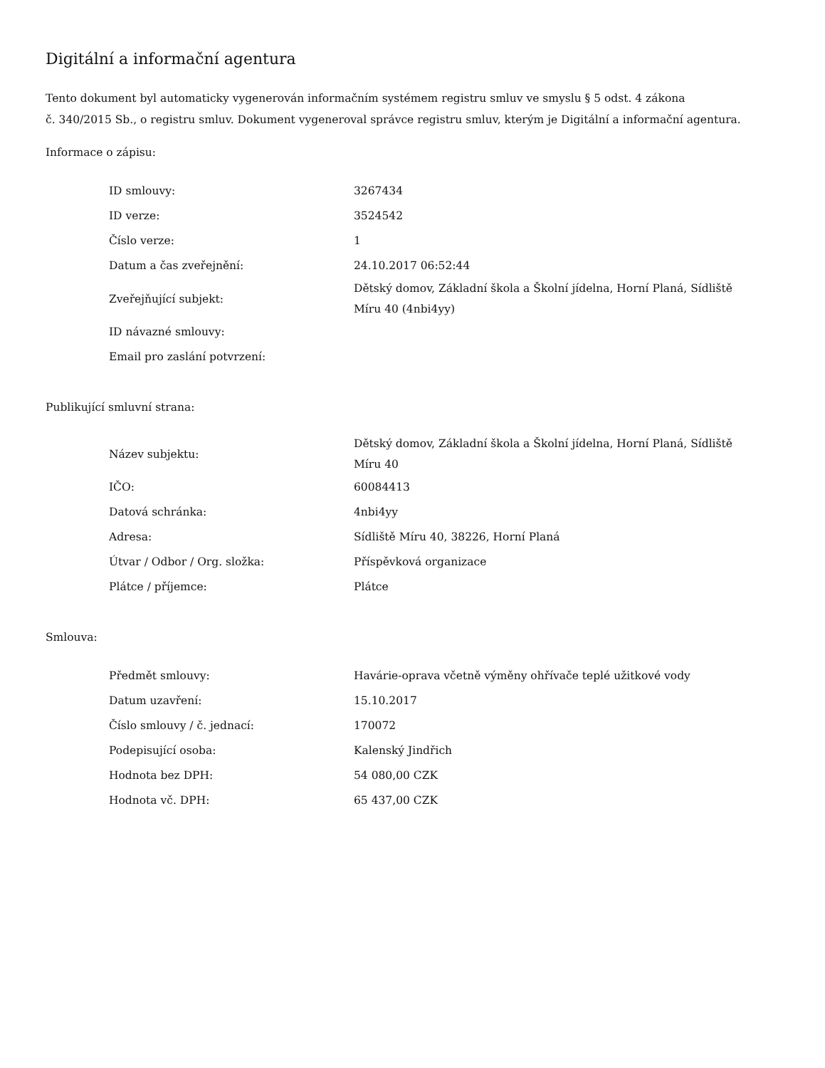Digitální a informační agentura
Tento dokument byl automaticky vygenerován informačním systémem registru smluv ve smyslu § 5 odst. 4 zákona
č. 340/2015 Sb., o registru smluv. Dokument vygeneroval správce registru smluv, kterým je Digitální a informační agentura.
Informace o zápisu:
| ID smlouvy: | 3267434 |
| ID verze: | 3524542 |
| Číslo verze: | 1 |
| Datum a čas zveřejnění: | 24.10.2017 06:52:44 |
| Zveřejňující subjekt: | Dětský domov, Základní škola a Školní jídelna, Horní Planá, Sídliště Míru 40 (4nbi4yy) |
| ID návazné smlouvy: | |
| Email pro zaslání potvrzení: | |
Publikující smluvní strana:
| Název subjektu: | Dětský domov, Základní škola a Školní jídelna, Horní Planá, Sídliště Míru 40 |
| IČO: | 60084413 |
| Datová schránka: | 4nbi4yy |
| Adresa: | Sídliště Míru 40, 38226, Horní Planá |
| Útvar / Odbor / Org. složka: | Příspěvková organizace |
| Plátce / příjemce: | Plátce |
Smlouva:
| Předmět smlouvy: | Havárie-oprava včetně výměny ohřívače teplé užitkové vody |
| Datum uzavření: | 15.10.2017 |
| Číslo smlouvy / č. jednací: | 170072 |
| Podepisující osoba: | Kalenský Jindřich |
| Hodnota bez DPH: | 54 080,00 CZK |
| Hodnota vč. DPH: | 65 437,00 CZK |